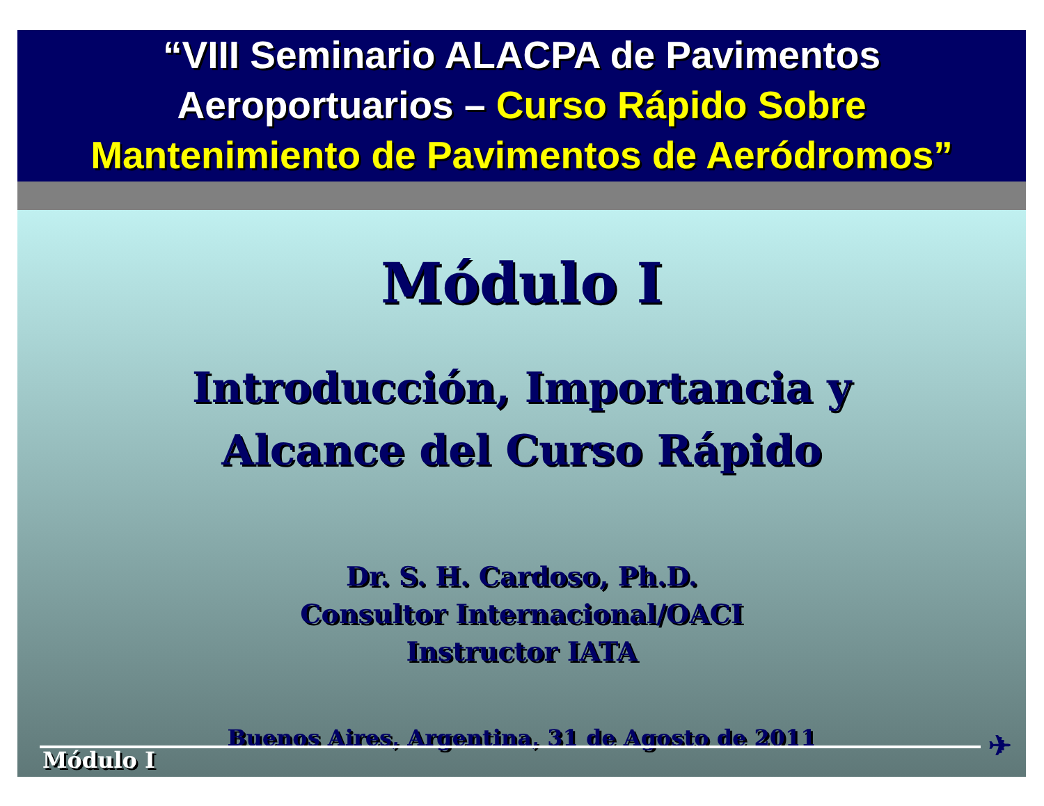“VIII Seminario ALACPA de Pavimentos
Aeroportuarios – Curso Rápido Sobre
Mantenimiento de Pavimentos de Aeródromos”
Módulo I
Introducción, Importancia y
Alcance del Curso Rápido
Dr. S. H. Cardoso, Ph.D.
Consultor Internacional/OACI
Instructor IATA
Buenos Aires, Argentina, 31 de Agosto de 2011
✈ Módulo I